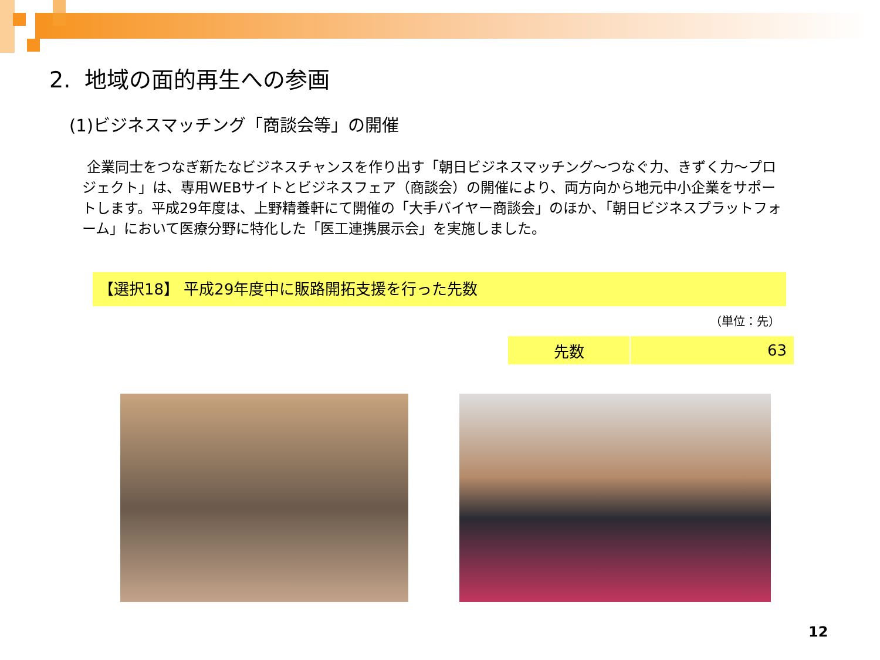2. 地域の面的再生への参画
(1)ビジネスマッチング「商談会等」の開催
企業同士をつなぎ新たなビジネスチャンスを作り出す「朝日ビジネスマッチング～つなぐ力、きずく力～プロジェクト」は、専用WEBサイトとビジネスフェア（商談会）の開催により、両方向から地元中小企業をサポートします。平成29年度は、上野精養軒にて開催の「大手バイヤー商談会」のほか、「朝日ビジネスプラットフォーム」において医療分野に特化した「医工連携展示会」を実施しました。
【選択18】 平成29年度中に販路開拓支援を行った先数
（単位：先）
| 先数 | 63 |
12